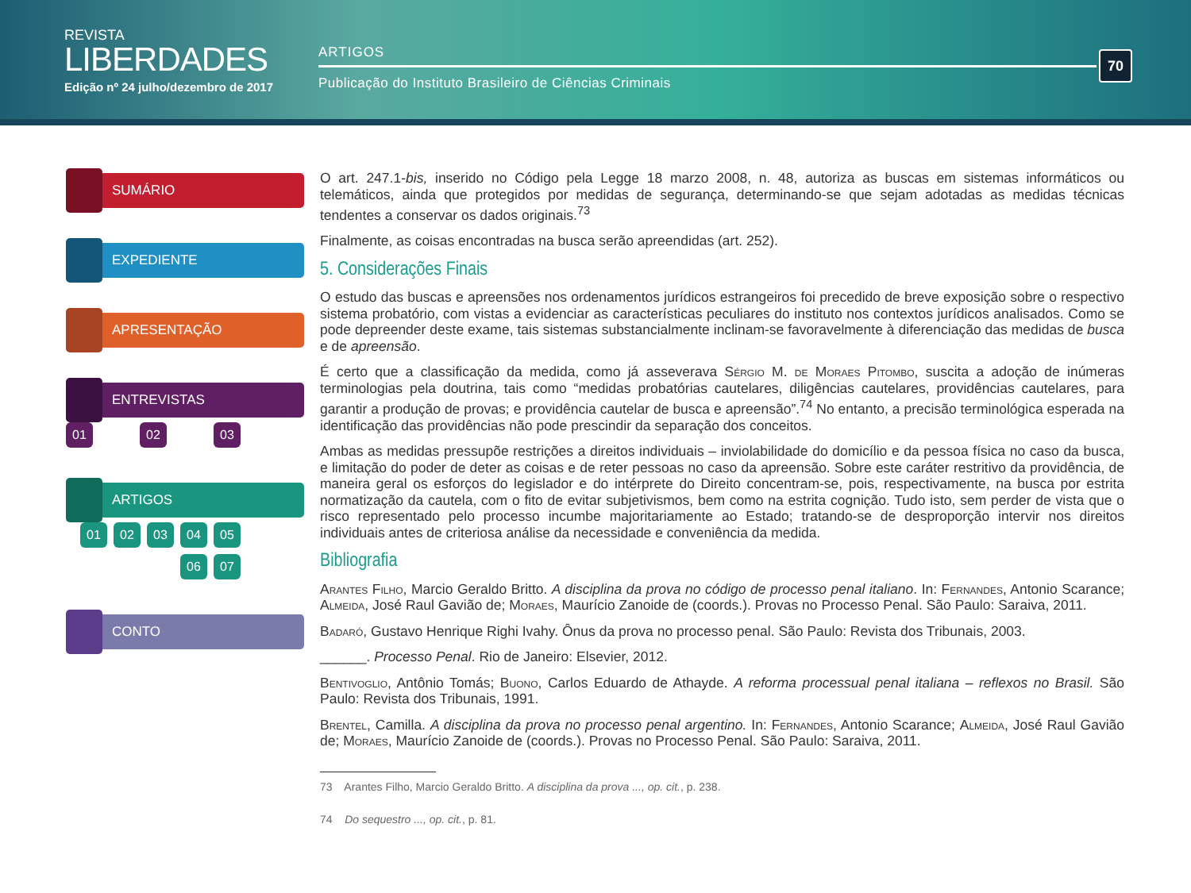REVISTA
LIBERDADES
Edição nº 24 julho/dezembro de 2017
ARTIGOS
Publicação do Instituto Brasileiro de Ciências Criminais
70
SUMÁRIO
EXPEDIENTE
APRESENTAÇÃO
ENTREVISTAS
01 02 03
ARTIGOS
01 02 03 04 05 06 07
CONTO
O art. 247.1-bis, inserido no Código pela Legge 18 marzo 2008, n. 48, autoriza as buscas em sistemas informáticos ou telemáticos, ainda que protegidos por medidas de segurança, determinando-se que sejam adotadas as medidas técnicas tendentes a conservar os dados originais.<sup>73</sup>
Finalmente, as coisas encontradas na busca serão apreendidas (art. 252).
5. Considerações Finais
O estudo das buscas e apreensões nos ordenamentos jurídicos estrangeiros foi precedido de breve exposição sobre o respectivo sistema probatório, com vistas a evidenciar as características peculiares do instituto nos contextos jurídicos analisados. Como se pode depreender deste exame, tais sistemas substancialmente inclinam-se favoravelmente à diferenciação das medidas de busca e de apreensão.
É certo que a classificação da medida, como já asseverava Sérgio M. de Moraes Pitombo, suscita a adoção de inúmeras terminologias pela doutrina, tais como “medidas probatórias cautelares, diligências cautelares, providências cautelares, para garantir a produção de provas; e providência cautelar de busca e apreensão”.<sup>74</sup> No entanto, a precisão terminológica esperada na identificação das providências não pode prescindir da separação dos conceitos.
Ambas as medidas pressupõe restrições a direitos individuais – inviolabilidade do domicílio e da pessoa física no caso da busca, e limitação do poder de deter as coisas e de reter pessoas no caso da apreensão. Sobre este caráter restritivo da providência, de maneira geral os esforços do legislador e do intérprete do Direito concentram-se, pois, respectivamente, na busca por estrita normatização da cautela, com o fito de evitar subjetivismos, bem como na estrita cognição. Tudo isto, sem perder de vista que o risco representado pelo processo incumbe majoritariamente ao Estado; tratando-se de desproporção intervir nos direitos individuais antes de criteriosa análise da necessidade e conveniência da medida.
Bibliografia
Arantes Filho, Marcio Geraldo Britto. A disciplina da prova no código de processo penal italiano. In: Fernandes, Antonio Scarance; Almeida, José Raul Gavião de; Moraes, Maurício Zanoide de (coords.). Provas no Processo Penal. São Paulo: Saraiva, 2011.
Badaró, Gustavo Henrique Righi Ivahy. Ônus da prova no processo penal. São Paulo: Revista dos Tribunais, 2003.
______. Processo Penal. Rio de Janeiro: Elsevier, 2012.
Bentivoglio, Antônio Tomás; Buono, Carlos Eduardo de Athayde. A reforma processual penal italiana – reflexos no Brasil. São Paulo: Revista dos Tribunais, 1991.
Brentel, Camilla. A disciplina da prova no processo penal argentino. In: Fernandes, Antonio Scarance; Almeida, José Raul Gavião de; Moraes, Maurício Zanoide de (coords.). Provas no Processo Penal. São Paulo: Saraiva, 2011.
73 Arantes Filho, Marcio Geraldo Britto. A disciplina da prova ..., op. cit., p. 238.
74 Do sequestro ..., op. cit., p. 81.